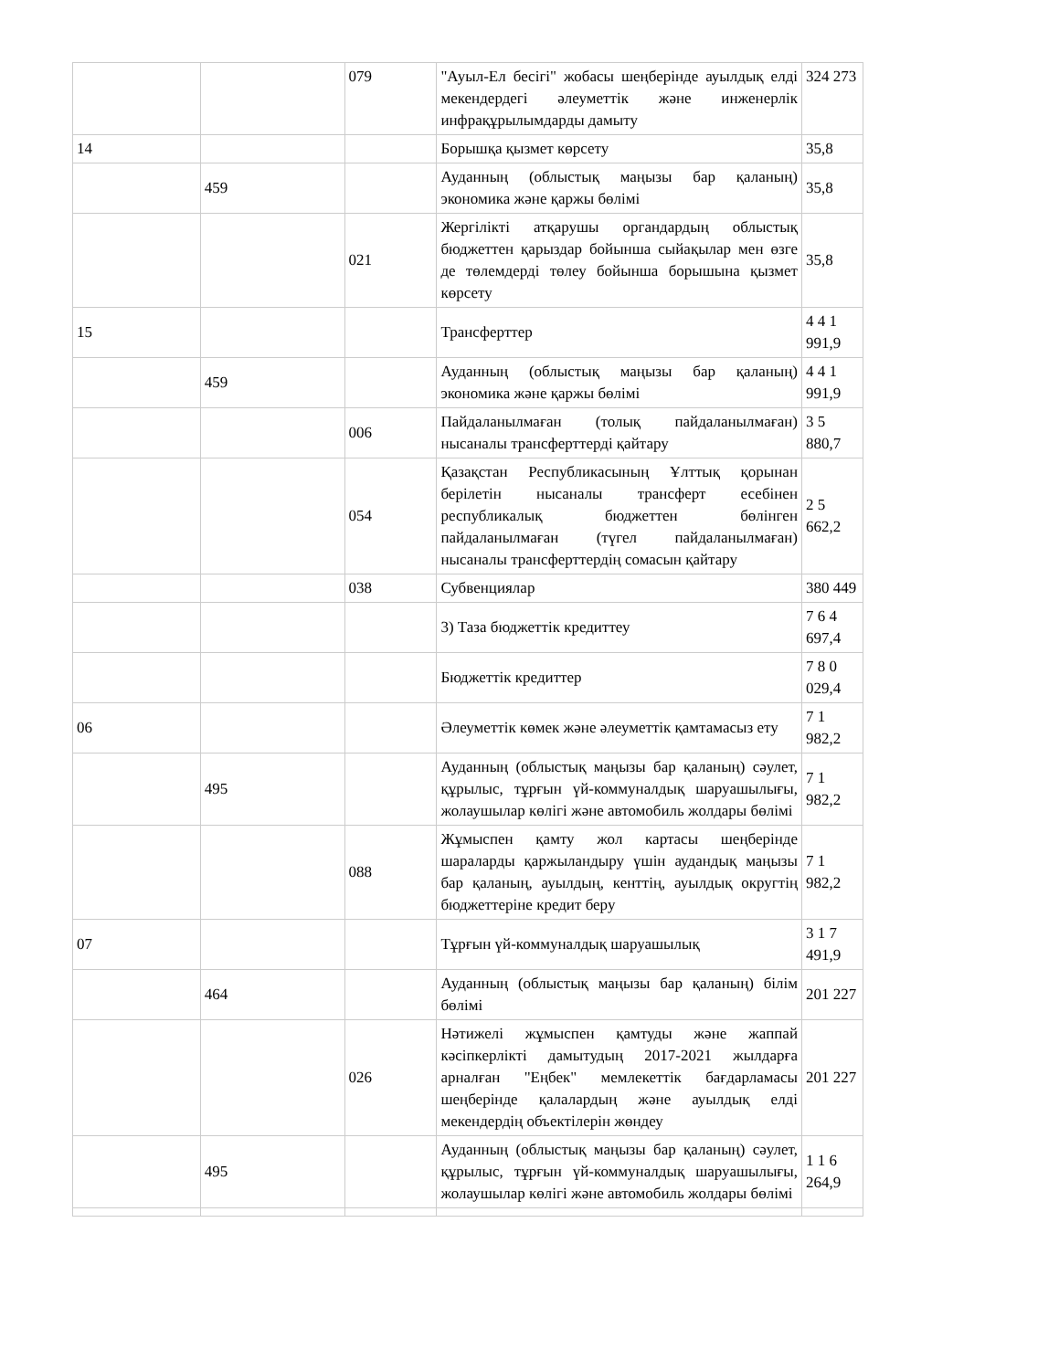| | | 079 | "Ауыл-Ел бесігі" жобасы шеңберінде ауылдық елді мекендердегі әлеуметтік және инженерлік инфрақұрылымдарды дамыту | 324 273 |
| 14 | | | Борышқа қызмет көрсету | 35,8 |
| | 459 | | Ауданның (облыстық маңызы бар қаланың) экономика және қаржы бөлімі | 35,8 |
| | | 021 | Жергілікті атқарушы органдардың облыстық бюджеттен қарыздар бойынша сыйақылар мен өзге де төлемдерді төлеу бойынша борышына қызмет көрсету | 35,8 |
| 15 | | | Трансферттер | 4 4 1 991,9 |
| | 459 | | Ауданның (облыстық маңызы бар қаланың) экономика және қаржы бөлімі | 4 4 1 991,9 |
| | | 006 | Пайдаланылмаған (толық пайдаланылмаған) нысаналы трансферттерді қайтару | 3 5 880,7 |
| | | 054 | Қазақстан Республикасының Ұлттық қорынан берілетін нысаналы трансферт есебінен республикалық бюджеттен бөлінген пайдаланылмаған (түгел пайдаланылмаған) нысаналы трансферттердің сомасын қайтару | 2 5 662,2 |
| | | 038 | Субвенциялар | 380 449 |
| | | | 3) Таза бюджеттік кредиттеу | 7 6 4 697,4 |
| | | | Бюджеттік кредиттер | 7 8 0 029,4 |
| 06 | | | Әлеуметтік көмек және әлеуметтік қамтамасыз ету | 7 1 982,2 |
| | 495 | | Ауданның (облыстық маңызы бар қаланың) сәулет, құрылыс, тұрғын үй-коммуналдық шаруашылығы, жолаушылар көлігі және автомобиль жолдары бөлімі | 7 1 982,2 |
| | | 088 | Жұмыспен қамту жол картасы шеңберінде шараларды қаржыландыру үшін аудандық маңызы бар қаланың, ауылдың, кенттің, ауылдық округтің бюджеттеріне кредит беру | 7 1 982,2 |
| 07 | | | Тұрғын үй-коммуналдық шаруашылық | 3 1 7 491,9 |
| | 464 | | Ауданның (облыстық маңызы бар қаланың) білім бөлімі | 201 227 |
| | | 026 | Нәтижелі жұмыспен қамтуды және жаппай кәсіпкерлікті дамытудың 2017-2021 жылдарға арналған "Еңбек" мемлекеттік бағдарламасы шеңберінде қалалардың және ауылдық елді мекендердің объектілерін жөндеу | 201 227 |
| | 495 | | Ауданның (облыстық маңызы бар қаланың) сәулет, құрылыс, тұрғын үй-коммуналдық шаруашылығы, жолаушылар көлігі және автомобиль жолдары бөлімі | 1 1 6 264,9 |